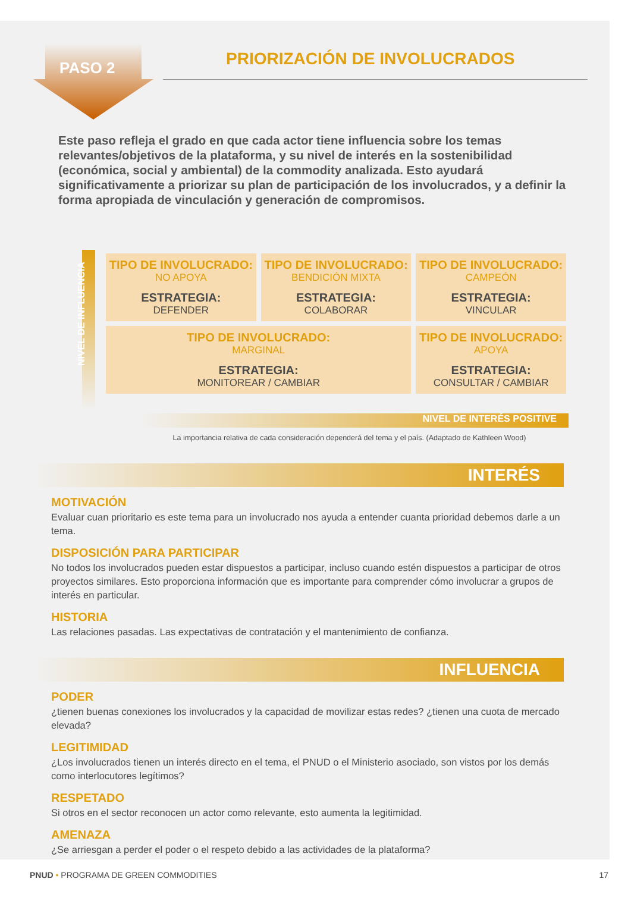PASO 2
PRIORIZACIÓN DE INVOLUCRADOS
Este paso refleja el grado en que cada actor tiene influencia sobre los temas relevantes/objetivos de la plataforma, y su nivel de interés en la sostenibilidad (económica, social y ambiental) de la commodity analizada. Esto ayudará significativamente a priorizar su plan de participación de los involucrados, y a definir la forma apropiada de vinculación y generación de compromisos.
NIVEL DE INFLUENCIA
| TIPO DE INVOLUCRADO: NO APOYA ESTRATEGIA: DEFENDER | TIPO DE INVOLUCRADO: BENDICIÓN MIXTA ESTRATEGIA: COLABORAR | TIPO DE INVOLUCRADO: CAMPEÓN ESTRATEGIA: VINCULAR |
| TIPO DE INVOLUCRADO: MARGINAL ESTRATEGIA: MONITOREAR / CAMBIAR | | TIPO DE INVOLUCRADO: APOYA ESTRATEGIA: CONSULTAR / CAMBIAR |
NIVEL DE INTERÉS POSITIVE
La importancia relativa de cada consideración dependerá del tema y el país. (Adaptado de Kathleen Wood)
INTERÉS
MOTIVACIÓN
Evaluar cuan prioritario es este tema para un involucrado nos ayuda a entender cuanta prioridad debemos darle a un tema.
DISPOSICIÓN PARA PARTICIPAR
No todos los involucrados pueden estar dispuestos a participar, incluso cuando estén dispuestos a participar de otros proyectos similares. Esto proporciona información que es importante para comprender cómo involucrar a grupos de interés en particular.
HISTORIA
Las relaciones pasadas. Las expectativas de contratación y el mantenimiento de confianza.
INFLUENCIA
PODER
¿tienen buenas conexiones los involucrados y la capacidad de movilizar estas redes? ¿tienen una cuota de mercado elevada?
LEGITIMIDAD
¿Los involucrados tienen un interés directo en el tema, el PNUD o el Ministerio asociado, son vistos por los demás como interlocutores legítimos?
RESPETADO
Si otros en el sector reconocen un actor como relevante, esto aumenta la legitimidad.
AMENAZA
¿Se arriesgan a perder el poder o el respeto debido a las actividades de la plataforma?
PNUD • PROGRAMA DE GREEN COMMODITIES 17